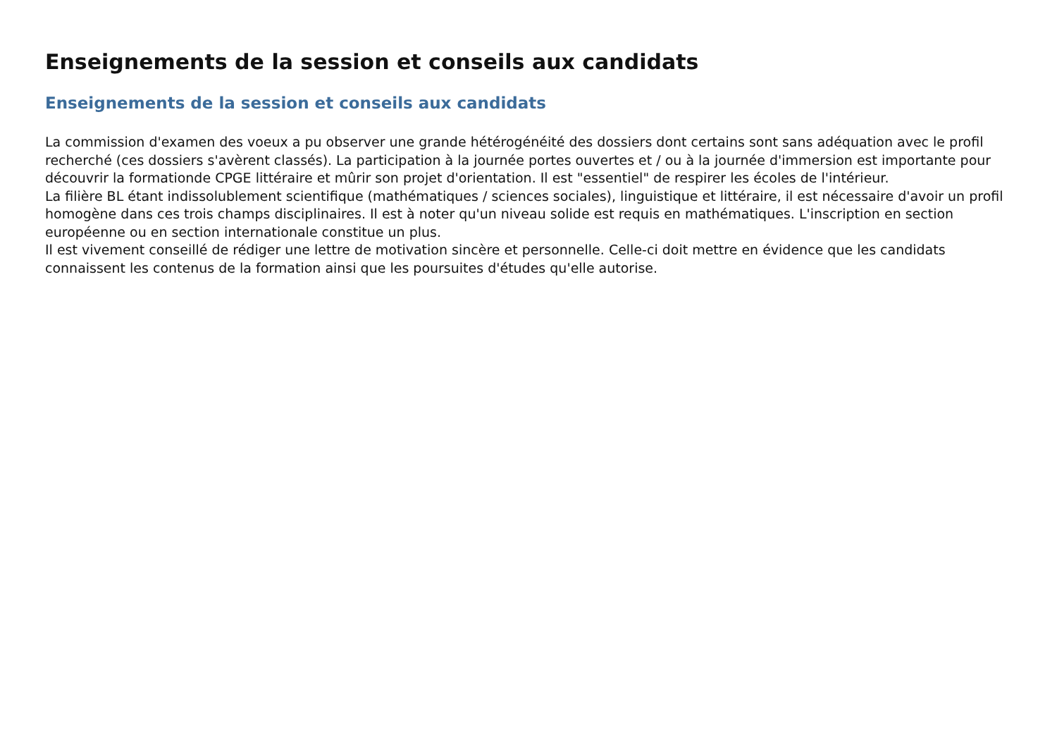Enseignements de la session et conseils aux candidats
Enseignements de la session et conseils aux candidats
La commission d'examen des voeux a pu observer une grande hétérogénéité des dossiers dont certains sont sans adéquation avec le profil recherché (ces dossiers s'avèrent classés). La participation à la journée portes ouvertes et / ou à la journée d'immersion est importante pour découvrir la formationde CPGE littéraire et mûrir son projet d'orientation. Il est "essentiel" de respirer les écoles de l'intérieur.
La filière BL étant indissolublement scientifique (mathématiques / sciences sociales), linguistique et littéraire, il est nécessaire d'avoir un profil homogène dans ces trois champs disciplinaires. Il est à noter qu'un niveau solide est requis en mathématiques. L'inscription en section européenne ou en section internationale constitue un plus.
Il est vivement conseillé de rédiger une lettre de motivation sincère et personnelle. Celle-ci doit mettre en évidence que les candidats connaissent les contenus de la formation ainsi que les poursuites d'études qu'elle autorise.